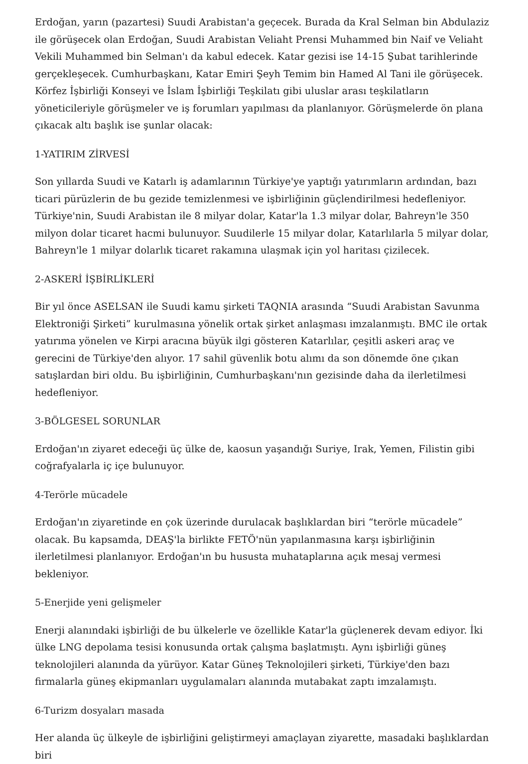Erdoğan, yarın (pazartesi) Suudi Arabistan'a geçecek. Burada da Kral Selman bin Abdulaziz ile görüşecek olan Erdoğan, Suudi Arabistan Veliaht Prensi Muhammed bin Naif ve Veliaht Vekili Muhammed bin Selman'ı da kabul edecek. Katar gezisi ise 14-15 Şubat tarihlerinde gerçekleşecek. Cumhurbaşkanı, Katar Emiri Şeyh Temim bin Hamed Al Tani ile görüşecek. Körfez İşbirliği Konseyi ve İslam İşbirliği Teşkilatı gibi uluslar arası teşkilatların yöneticileriyle görüşmeler ve iş forumları yapılması da planlanıyor. Görüşmelerde ön plana çıkacak altı başlık ise şunlar olacak:
1-YATIRIM ZİRVESİ
Son yıllarda Suudi ve Katarlı iş adamlarının Türkiye'ye yaptığı yatırımların ardından, bazı ticari pürüzlerin de bu gezide temizlenmesi ve işbirliğinin güçlendirilmesi hedefleniyor. Türkiye'nin, Suudi Arabistan ile 8 milyar dolar, Katar'la 1.3 milyar dolar, Bahreyn'le 350 milyon dolar ticaret hacmi bulunuyor. Suudilerle 15 milyar dolar, Katarlılarla 5 milyar dolar, Bahreyn'le 1 milyar dolarlık ticaret rakamına ulaşmak için yol haritası çizilecek.
2-ASKERİ İŞBİRLİKLERİ
Bir yıl önce ASELSAN ile Suudi kamu şirketi TAQNIA arasında “Suudi Arabistan Savunma Elektroniği Şirketi” kurulmasına yönelik ortak şirket anlaşması imzalanmıştı. BMC ile ortak yatırıma yönelen ve Kirpi aracına büyük ilgi gösteren Katarlılar, çeşitli askeri araç ve gerecini de Türkiye'den alıyor. 17 sahil güvenlik botu alımı da son dönemde öne çıkan satışlardan biri oldu. Bu işbirliğinin, Cumhurbaşkanı'nın gezisinde daha da ilerletilmesi hedefleniyor.
3-BÖLGESEL SORUNLAR
Erdoğan'ın ziyaret edeceği üç ülke de, kaosun yaşandığı Suriye, Irak, Yemen, Filistin gibi coğrafyalarla iç içe bulunuyor.
4-Terörle mücadele
Erdoğan'ın ziyaretinde en çok üzerinde durulacak başlıklardan biri “terörle mücadele” olacak. Bu kapsamda, DEAŞ'la birlikte FETÖ'nün yapılanmasına karşı işbirliğinin ilerletilmesi planlanıyor. Erdoğan'ın bu hususta muhataplarına açık mesaj vermesi bekleniyor.
5-Enerjide yeni gelişmeler
Enerji alanındaki işbirliği de bu ülkelerle ve özellikle Katar'la güçlenerek devam ediyor. İki ülke LNG depolama tesisi konusunda ortak çalışma başlatmıştı. Aynı işbirliği güneş teknolojileri alanında da yürüyor. Katar Güneş Teknolojileri şirketi, Türkiye'den bazı firmalarla güneş ekipmanları uygulamaları alanında mutabakat zaptı imzalamıştı.
6-Turizm dosyaları masada
Her alanda üç ülkeyle de işbirliğini geliştirmeyi amaçlayan ziyarette, masadaki başlıklardan biri